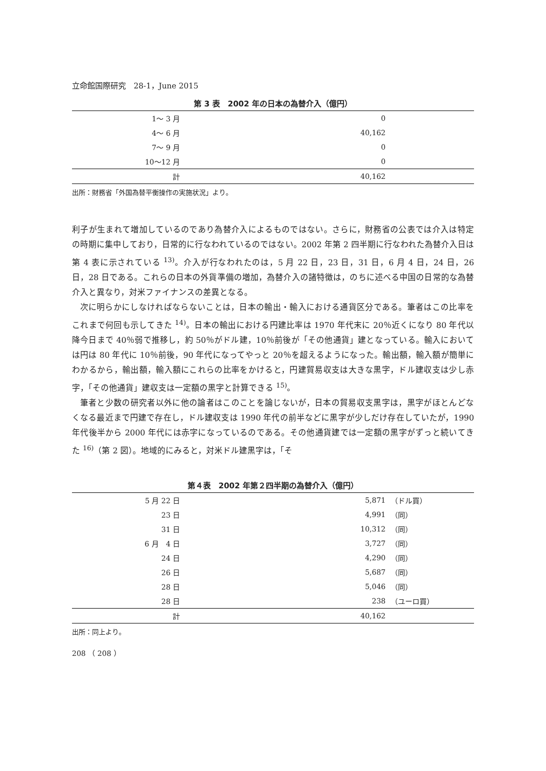立命館国際研究　28-1，June 2015
第 3 表　2002 年の日本の為替介入（億円）
| 1～ 3 月 | 0 | |
| 4～ 6 月 | 40,162 | |
| 7～ 9 月 | 0 | |
| 10～12 月 | 0 | |
| 計 | 40,162 | |
出所：財務省「外国為替平衡操作の実施状況」より。
利子が生まれて増加しているのであり為替介入によるものではない。さらに，財務省の公表では介入は特定の時期に集中しており，日常的に行なわれているのではない。2002 年第 2 四半期に行なわれた為替介入日は第 4 表に示されている <sup>13)</sup>。介入が行なわれたのは，5 月 22 日，23 日，31 日，6 月 4 日，24 日，26 日，28 日である。これらの日本の外貨準備の増加，為替介入の諸特徴は，のちに述べる中国の日常的な為替介入と異なり，対米ファイナンスの差異となる。
次に明らかにしなければならないことは，日本の輸出・輸入における通貨区分である。筆者はこの比率をこれまで何回も示してきた <sup>14)</sup>。日本の輸出における円建比率は 1970 年代末に 20％近くになり 80 年代以降今日まで 40％弱で推移し，約 50％がドル建，10％前後が「その他通貨」建となっている。輸入においては円は 80 年代に 10％前後，90 年代になってやっと 20％を超えるようになった。輸出額，輸入額が簡単にわかるから，輸出額，輸入額にこれらの比率をかけると，円建貿易収支は大きな黒字，ドル建収支は少し赤字，「その他通貨」建収支は一定額の黒字と計算できる <sup>15)</sup>。
筆者と少数の研究者以外に他の論者はこのことを論じないが，日本の貿易収支黒字は，黒字がほとんどなくなる最近まで円建で存在し，ドル建収支は 1990 年代の前半などに黒字が少しだけ存在していたが，1990 年代後半から 2000 年代には赤字になっているのである。その他通貨建では一定額の黒字がずっと続いてきた <sup>16)</sup>（第 2 図）。地域的にみると，対米ドル建黒字は，「そ
第４表　2002 年第２四半期の為替介入（億円）
| 5 月 22 日 | 5,871 | （ドル買） |
| 23 日 | 4,991 | （同） |
| 31 日 | 10,312 | （同） |
| 6 月 4 日 | 3,727 | （同） |
| 24 日 | 4,290 | （同） |
| 26 日 | 5,687 | （同） |
| 28 日 | 5,046 | （同） |
| 28 日 | 238 | （ユーロ買） |
| 計 | 40,162 | |
出所：同上より。
208 （ 208 ）